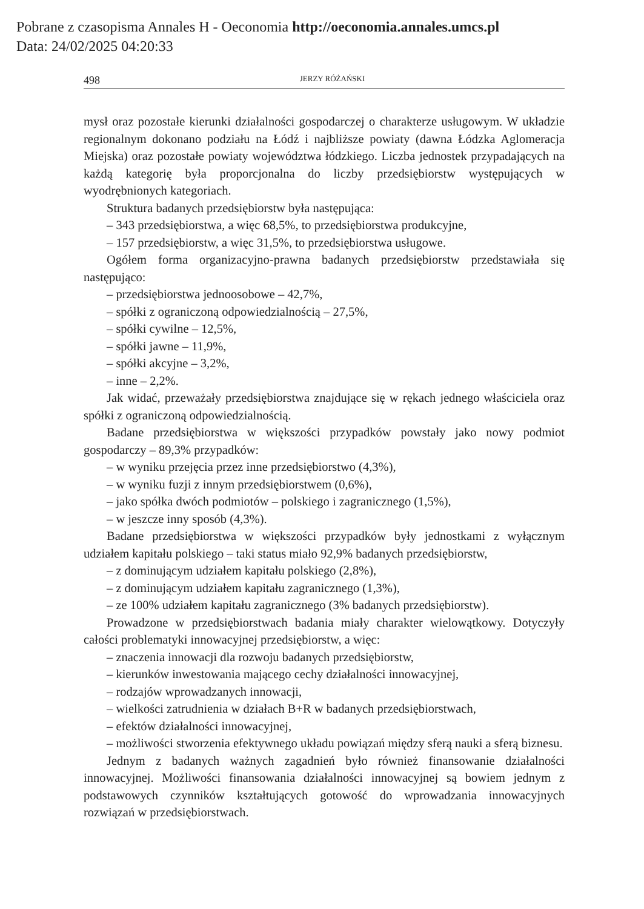Pobrane z czasopisma Annales H - Oeconomia http://oeconomia.annales.umcs.pl
Data: 24/02/2025 04:20:33
498 JERZY RÓŻAŃSKI
mysł oraz pozostałe kierunki działalności gospodarczej o charakterze usługowym. W układzie regionalnym dokonano podziału na Łódź i najbliższe powiaty (dawna Łódzka Aglomeracja Miejska) oraz pozostałe powiaty województwa łódzkiego. Liczba jednostek przypadających na każdą kategorię była proporcjonalna do liczby przedsiębiorstw występujących w wyodrębnionych kategoriach.
Struktura badanych przedsiębiorstw była następująca:
– 343 przedsiębiorstwa, a więc 68,5%, to przedsiębiorstwa produkcyjne,
– 157 przedsiębiorstw, a więc 31,5%, to przedsiębiorstwa usługowe.
Ogółem forma organizacyjno-prawna badanych przedsiębiorstw przedstawiała się następująco:
– przedsiębiorstwa jednoosobowe – 42,7%,
– spółki z ograniczoną odpowiedzialnością – 27,5%,
– spółki cywilne – 12,5%,
– spółki jawne – 11,9%,
– spółki akcyjne – 3,2%,
– inne – 2,2%.
Jak widać, przeważały przedsiębiorstwa znajdujące się w rękach jednego właściciela oraz spółki z ograniczoną odpowiedzialnością.
Badane przedsiębiorstwa w większości przypadków powstały jako nowy podmiot gospodarczy – 89,3% przypadków:
– w wyniku przejęcia przez inne przedsiębiorstwo (4,3%),
– w wyniku fuzji z innym przedsiębiorstwem (0,6%),
– jako spółka dwóch podmiotów – polskiego i zagranicznego (1,5%),
– w jeszcze inny sposób (4,3%).
Badane przedsiębiorstwa w większości przypadków były jednostkami z wyłącznym udziałem kapitału polskiego – taki status miało 92,9% badanych przedsiębiorstw,
– z dominującym udziałem kapitału polskiego (2,8%),
– z dominującym udziałem kapitału zagranicznego (1,3%),
– ze 100% udziałem kapitału zagranicznego (3% badanych przedsiębiorstw).
Prowadzone w przedsiębiorstwach badania miały charakter wielowątkowy. Dotyczyły całości problematyki innowacyjnej przedsiębiorstw, a więc:
– znaczenia innowacji dla rozwoju badanych przedsiębiorstw,
– kierunków inwestowania mającego cechy działalności innowacyjnej,
– rodzajów wprowadzanych innowacji,
– wielkości zatrudnienia w działach B+R w badanych przedsiębiorstwach,
– efektów działalności innowacyjnej,
– możliwości stworzenia efektywnego układu powiązań między sferą nauki a sferą biznesu.
Jednym z badanych ważnych zagadnień było również finansowanie działalności innowacyjnej. Możliwości finansowania działalności innowacyjnej są bowiem jednym z podstawowych czynników kształtujących gotowość do wprowadzania innowacyjnych rozwiązań w przedsiębiorstwach.